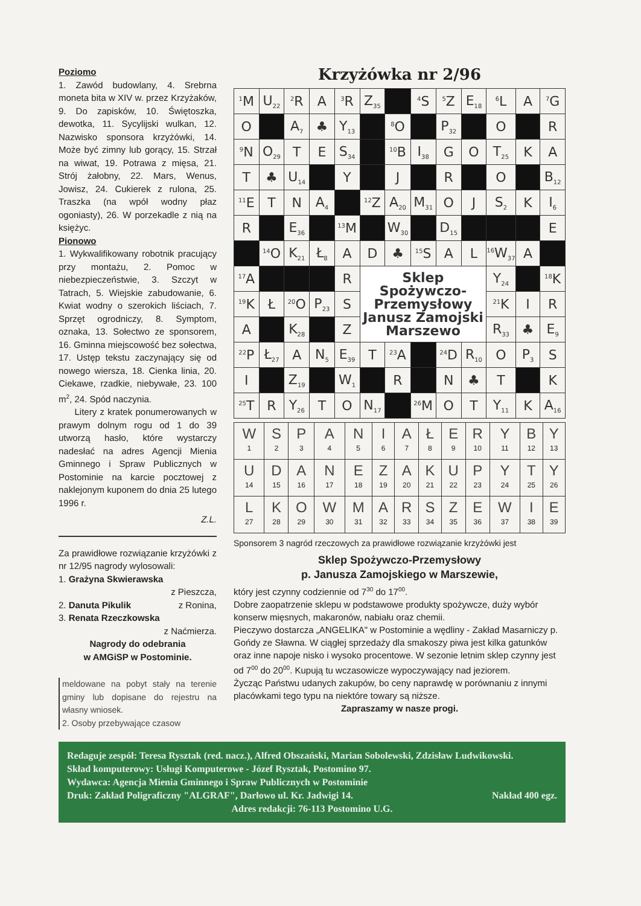Poziomo
1. Zawód budowlany, 4. Srebrna moneta bita w XIV w. przez Krzyżaków, 9. Do zapisków, 10. Świętoszka, dewotka, 11. Sycylijski wulkan, 12. Nazwisko sponsora krzyżówki, 14. Może być zimny lub gorący, 15. Strzał na wiwat, 19. Potrawa z mięsa, 21. Strój żałobny, 22. Mars, Wenus, Jowisz, 24. Cukierek z rulona, 25. Traszka (na wpół wodny płaz ogoniasty), 26. W porzekadle z nią na księżyc.
Pionowo
1. Wykwalifikowany robotnik pracujący przy montażu, 2. Pomoc w niebezpieczeństwie, 3. Szczyt w Tatrach, 5. Wiejskie zabudowanie, 6. Kwiat wodny o szerokich liściach, 7. Sprzęt ogrodniczy, 8. Symptom, oznaka, 13. Sołectwo ze sponsorem, 16. Gminna miejscowość bez sołectwa, 17. Ustęp tekstu zaczynający się od nowego wiersza, 18. Cienka linia, 20. Ciekawe, rzadkie, niebywałe, 23. 100 m<sup>2</sup>, 24. Spód naczynia.
Litery z kratek ponumerowanych w prawym dolnym rogu od 1 do 39 utworzą hasło, które wystarczy nadesłać na adres Agencji Mienia Gminnego i Spraw Publicznych w Postominie na karcie pocztowej z naklejonym kuponem do dnia 25 lutego 1996 r.
Z.L.
Za prawidłowe rozwiązanie krzyżówki z nr 12/95 nagrody wylosowali:
1. Grażyna Skwierawska
z Pieszcza,
2. Danuta Pikulik z Ronina,
3. Renata Rzeczkowska
z Naćmierza.
Nagrody do odebrania
w AMGiSP w Postominie.
meldowane na pobyt stały na terenie gminy lub dopisane do rejestru na własny wniosek.
2. Osoby przebywające czasow
Krzyżówka nr 2/96
| <sup>1</sup> M | U<sub>22</sub> | <sup>2</sup> R | A | <sup>3</sup> R | Z<sub>35</sub> | | <sup>4</sup> S | <sup>5</sup> Z | E<sub>18</sub> | <sup>6</sup> L | A | <sup>7</sup> G |
| O | | A<sub>7</sub> | ♣ | Y<sub>13</sub> | | <sup>8</sup>O | | P<sub>32</sub> | | O | | R |
| <sup>9</sup>N | O<sub>29</sub> | T | E | S<sub>34</sub> | | <sup>10</sup>B | I<sub>38</sub> | G | O | T<sub>25</sub> | K | A |
| T | ♣ | U<sub>14</sub> | | Y | | J | | R | | O | | B<sub>12</sub> |
| <sup>11</sup> E | T | N | A<sub>4</sub> | | <sup>12</sup> Z | A<sub>20</sub> | M<sub>31</sub> | O | J | S<sub>2</sub> | K | I<sub>6</sub> |
| R | | E<sub>36</sub> | | <sup>13</sup> M | | W<sub>30</sub> | | D<sub>15</sub> | | | | E |
| | <sup>14</sup>O | K<sub>21</sub> | Ł<sub>8</sub> | A | D | ♣ | <sup>15</sup> S | A | L | <sup>16</sup> W<sub>37</sub> | A | |
| <sup>17</sup> A | | | | R | Sklep Spożywczo- Przemysłowy Janusz Zamojski Marszewo | | | | | Y<sub>24</sub> | | <sup>18</sup> K |
| <sup>19</sup>K | Ł | <sup>20</sup>O | P<sub>23</sub> | S | | | | | | <sup>21</sup>K | I | R |
| A | | K<sub>28</sub> | | Z | | | | | | R<sub>33</sub> | ♣ | E<sub>9</sub> |
| <sup>22</sup>P | Ł<sub>27</sub> | A | N<sub>5</sub> | E<sub>39</sub> | T | <sup>23</sup> A | | <sup>24</sup> D | R<sub>10</sub> | O | P<sub>3</sub> | S |
| I | | Z<sub>19</sub> | | W<sub>1</sub> | | R | | N | ♣ | T | | K |
| <sup>25</sup> T | R | Y<sub>26</sub> | T | O | N<sub>17</sub> | | <sup>26</sup> M | O | T | Y<sub>11</sub> | K | A<sub>16</sub> |
| W 1 | S 2 | P 3 | A 4 | N 5 | I 6 | A 7 | Ł 8 | E 9 | R 10 | Y 11 | B 12 | Y 13 |
| U 14 | D 15 | A 16 | N 17 | E 18 | Z 19 | A 20 | K 21 | U 22 | P 23 | Y 24 | T 25 | Y 26 |
| L 27 | K 28 | O 29 | W 30 | M 31 | A 32 | R 33 | S 34 | Z 35 | E 36 | W 37 | I 38 | E 39 |
Sponsorem 3 nagród rzeczowych za prawidłowe rozwiązanie krzyżówki jest
Sklep Spożywczo-Przemysłowy
p. Janusza Zamojskiego w Marszewie,
który jest czynny codziennie od 7<sup>30</sup> do 17<sup>00</sup>.
Dobre zaopatrzenie sklepu w podstawowe produkty spożywcze, duży wybór konserw mięsnych, makaronów, nabiału oraz chemii.
Pieczywo dostarcza „ANGELIKA" w Postominie a wędliny - Zakład Masarniczy p. Gońdy ze Sławna. W ciągłej sprzedaży dla smakoszy piwa jest kilka gatunków oraz inne napoje nisko i wysoko procentowe. W sezonie letnim sklep czynny jest od 7<sup>00</sup> do 20<sup>00</sup>. Kupują tu wczasowicze wypoczywający nad jeziorem.
Życząc Państwu udanych zakupów, bo ceny naprawdę w porównaniu z innymi placówkami tego typu na niektóre towary są niższe.
Zapraszamy w nasze progi.
Redaguje zespół: Teresa Rysztak (red. nacz.), Alfred Obszański, Marian Sobolewski, Zdzisław Ludwikowski.
Skład komputerowy: Usługi Komputerowe - Józef Rysztak, Postomino 97.
Wydawca: Agencja Mienia Gminnego i Spraw Publicznych w Postominie
Druk: Zakład Poligraficzny "ALGRAF", Darłowo ul. Kr. Jadwigi 14. Nakład 400 egz.
Adres redakcji: 76-113 Postomino U.G.